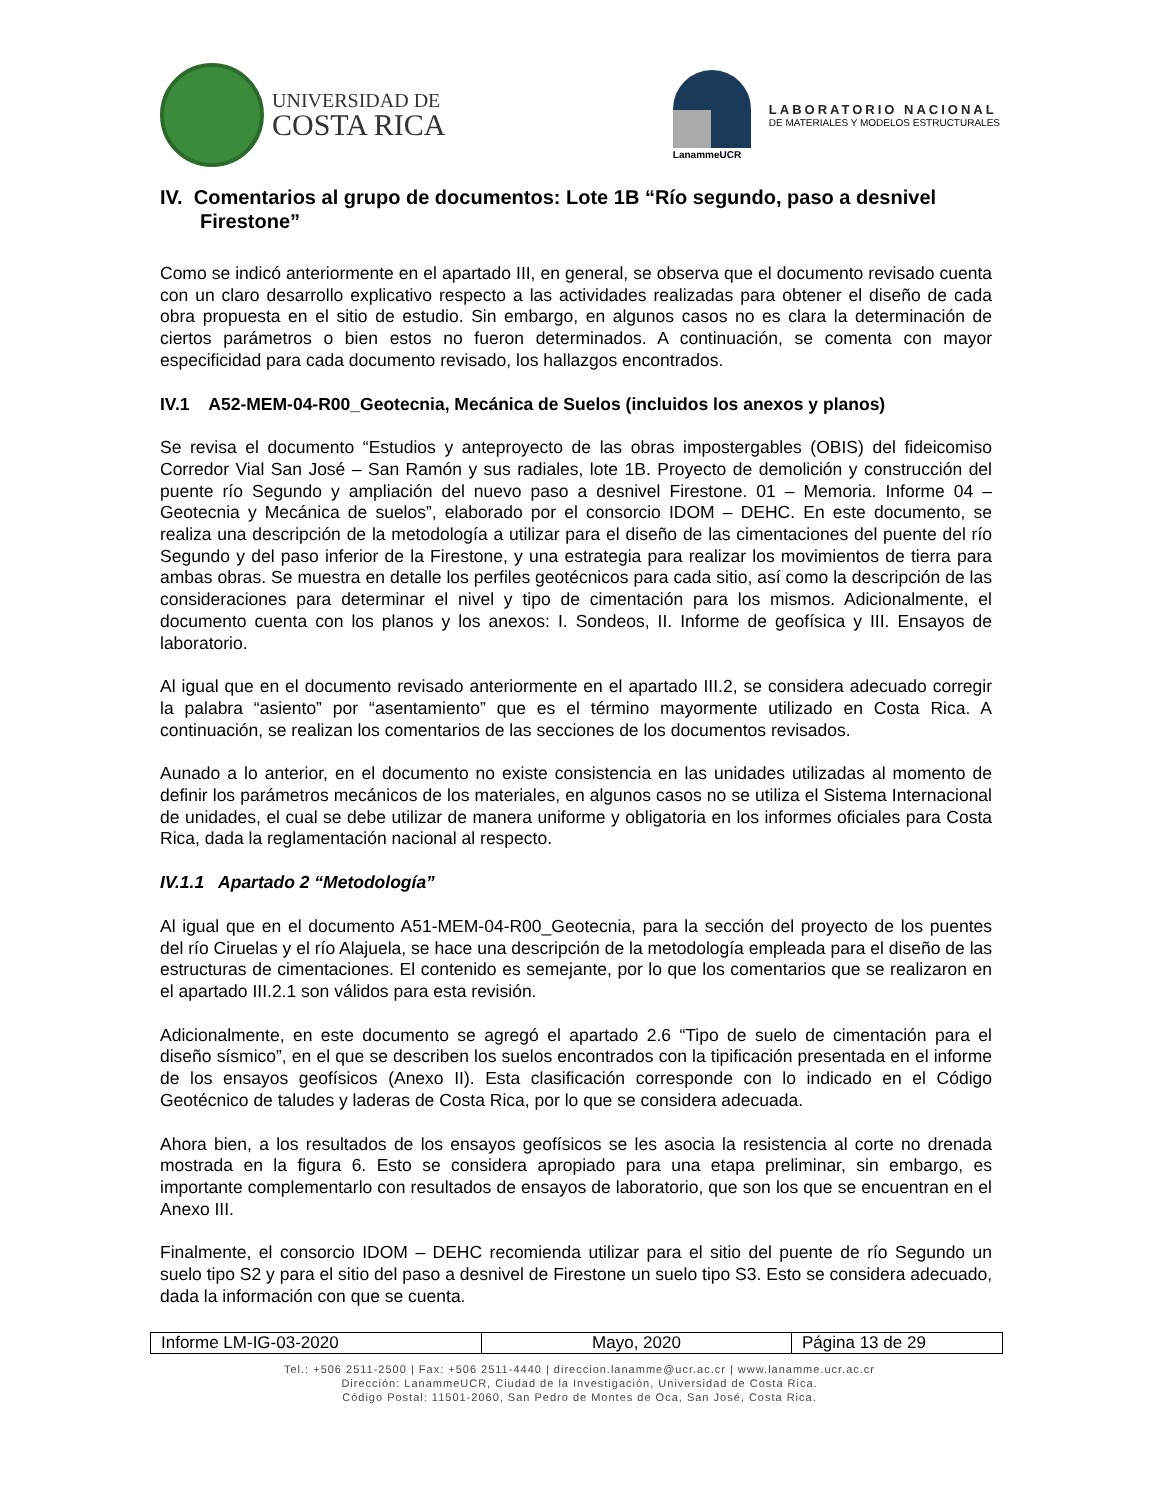UNIVERSIDAD DE
COSTA RICA
LanammeUCR
LABORATORIO NACIONAL
DE MATERIALES Y MODELOS ESTRUCTURALES
IV. Comentarios al grupo de documentos: Lote 1B “Río segundo, paso a desnivel Firestone”
Como se indicó anteriormente en el apartado III, en general, se observa que el documento revisado cuenta con un claro desarrollo explicativo respecto a las actividades realizadas para obtener el diseño de cada obra propuesta en el sitio de estudio. Sin embargo, en algunos casos no es clara la determinación de ciertos parámetros o bien estos no fueron determinados. A continuación, se comenta con mayor especificidad para cada documento revisado, los hallazgos encontrados.
IV.1 A52-MEM-04-R00_Geotecnia, Mecánica de Suelos (incluidos los anexos y planos)
Se revisa el documento “Estudios y anteproyecto de las obras impostergables (OBIS) del fideicomiso Corredor Vial San José – San Ramón y sus radiales, lote 1B. Proyecto de demolición y construcción del puente río Segundo y ampliación del nuevo paso a desnivel Firestone. 01 – Memoria. Informe 04 – Geotecnia y Mecánica de suelos”, elaborado por el consorcio IDOM – DEHC. En este documento, se realiza una descripción de la metodología a utilizar para el diseño de las cimentaciones del puente del río Segundo y del paso inferior de la Firestone, y una estrategia para realizar los movimientos de tierra para ambas obras. Se muestra en detalle los perfiles geotécnicos para cada sitio, así como la descripción de las consideraciones para determinar el nivel y tipo de cimentación para los mismos. Adicionalmente, el documento cuenta con los planos y los anexos: I. Sondeos, II. Informe de geofísica y III. Ensayos de laboratorio.
Al igual que en el documento revisado anteriormente en el apartado III.2, se considera adecuado corregir la palabra “asiento” por “asentamiento” que es el término mayormente utilizado en Costa Rica. A continuación, se realizan los comentarios de las secciones de los documentos revisados.
Aunado a lo anterior, en el documento no existe consistencia en las unidades utilizadas al momento de definir los parámetros mecánicos de los materiales, en algunos casos no se utiliza el Sistema Internacional de unidades, el cual se debe utilizar de manera uniforme y obligatoria en los informes oficiales para Costa Rica, dada la reglamentación nacional al respecto.
IV.1.1 Apartado 2 “Metodología”
Al igual que en el documento A51-MEM-04-R00_Geotecnia, para la sección del proyecto de los puentes del río Ciruelas y el río Alajuela, se hace una descripción de la metodología empleada para el diseño de las estructuras de cimentaciones. El contenido es semejante, por lo que los comentarios que se realizaron en el apartado III.2.1 son válidos para esta revisión.
Adicionalmente, en este documento se agregó el apartado 2.6 “Tipo de suelo de cimentación para el diseño sísmico”, en el que se describen los suelos encontrados con la tipificación presentada en el informe de los ensayos geofísicos (Anexo II). Esta clasificación corresponde con lo indicado en el Código Geotécnico de taludes y laderas de Costa Rica, por lo que se considera adecuada.
Ahora bien, a los resultados de los ensayos geofísicos se les asocia la resistencia al corte no drenada mostrada en la figura 6. Esto se considera apropiado para una etapa preliminar, sin embargo, es importante complementarlo con resultados de ensayos de laboratorio, que son los que se encuentran en el Anexo III.
Finalmente, el consorcio IDOM – DEHC recomienda utilizar para el sitio del puente de río Segundo un suelo tipo S2 y para el sitio del paso a desnivel de Firestone un suelo tipo S3. Esto se considera adecuado, dada la información con que se cuenta.
| Informe LM-IG-03-2020 | Mayo, 2020 | Página 13 de 29 |
Tel.: +506 2511-2500 | Fax: +506 2511-4440 | direccion.lanamme@ucr.ac.cr | www.lanamme.ucr.ac.cr
Dirección: LanammeUCR, Ciudad de la Investigación, Universidad de Costa Rica.
Código Postal: 11501-2060, San Pedro de Montes de Oca, San José, Costa Rica.